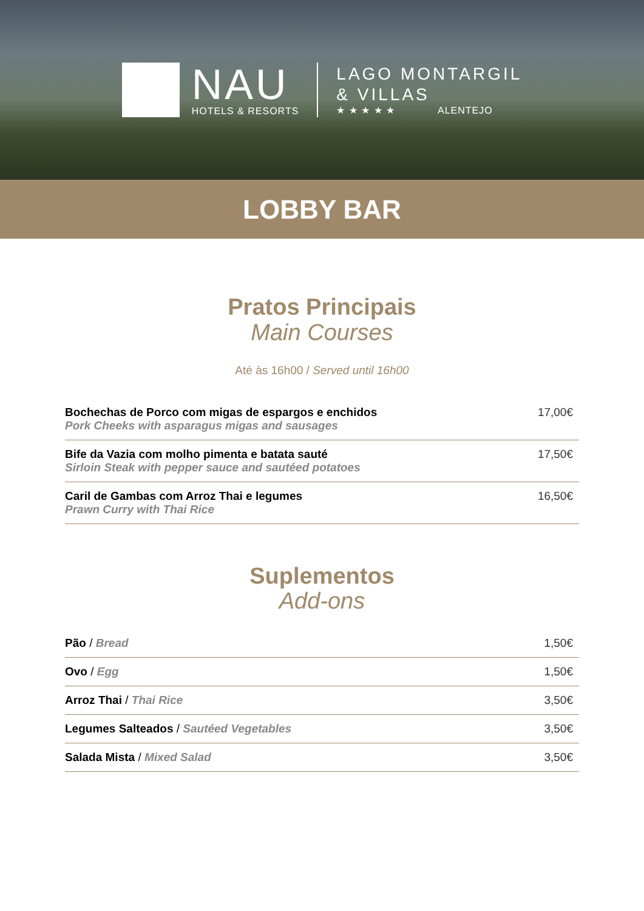NAU
HOTELS & RESORTS
LAGO MONTARGIL
& VILLAS
★ ★ ★ ★ ★ ALENTEJO
LOBBY BAR
Pratos Principais
Main Courses
Até às 16h00 / Served until 16h00
| Bochechas de Porco com migas de espargos e enchidos Pork Cheeks with asparagus migas and sausages | 17,00€ |
| Bife da Vazia com molho pimenta e batata sauté Sirloin Steak with pepper sauce and sautéed potatoes | 17,50€ |
| Caril de Gambas com Arroz Thai e legumes Prawn Curry with Thai Rice | 16,50€ |
Suplementos
Add-ons
| Pão / Bread | 1,50€ |
| Ovo / Egg | 1,50€ |
| Arroz Thai / Thai Rice | 3,50€ |
| Legumes Salteados / Sautéed Vegetables | 3,50€ |
| Salada Mista / Mixed Salad | 3,50€ |